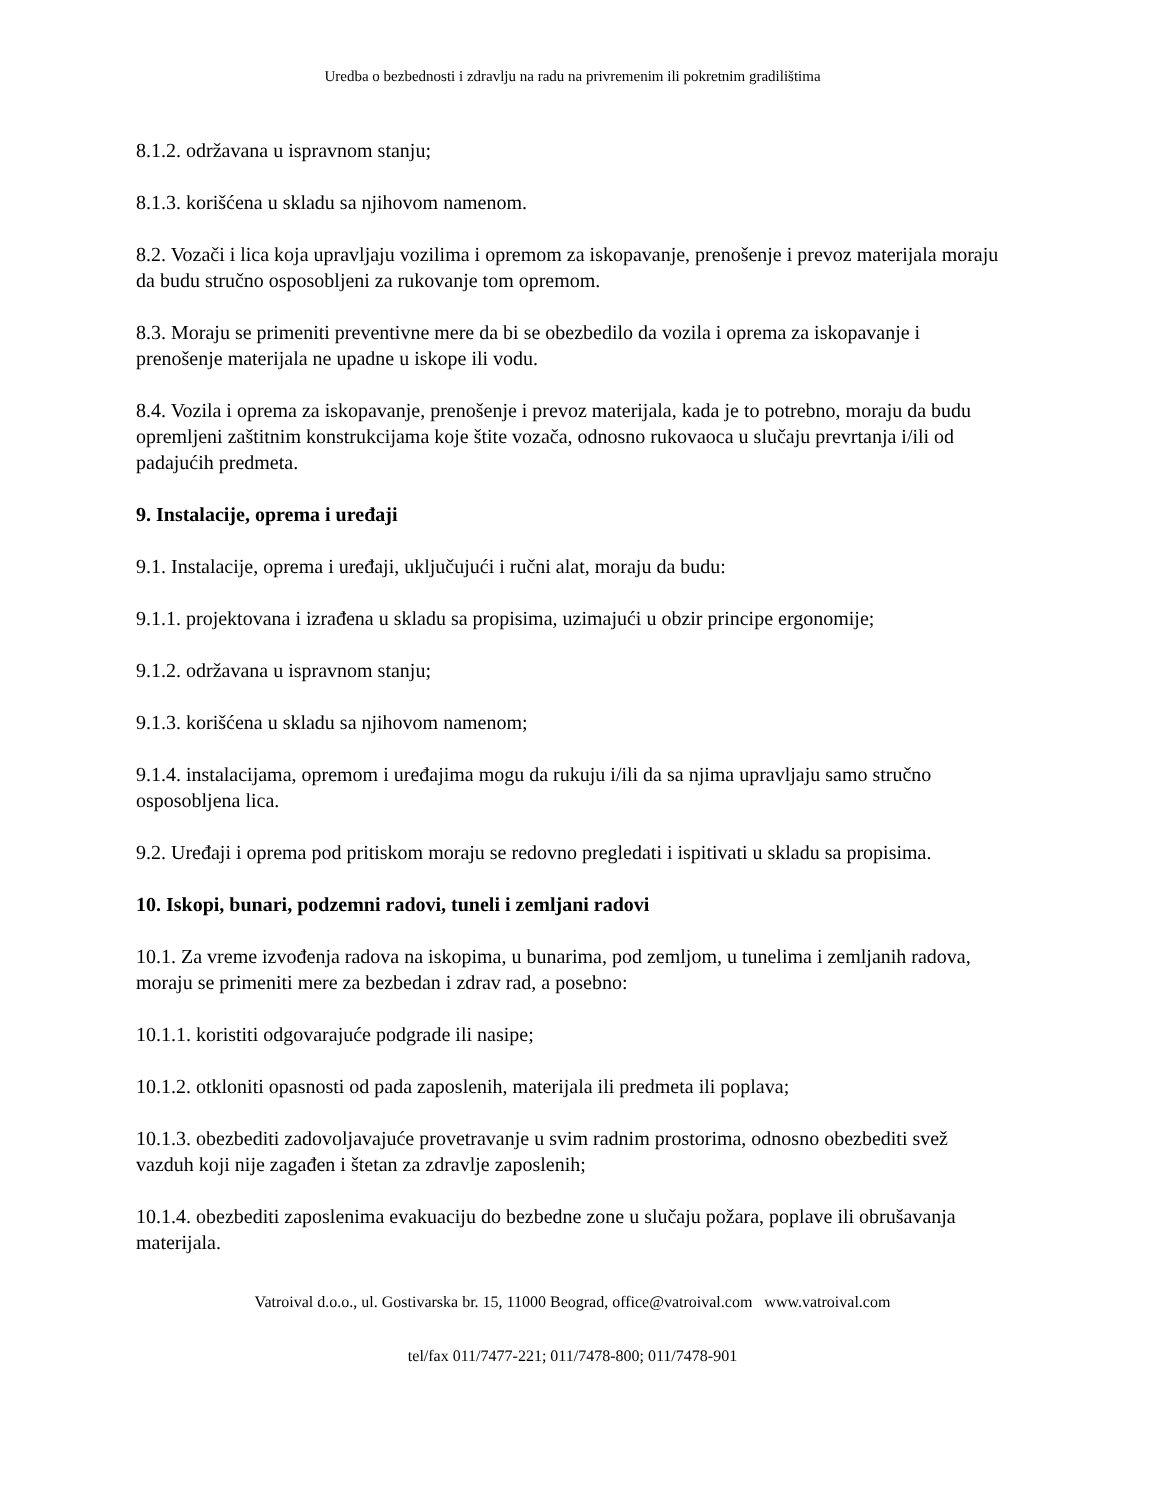Uredba o bezbednosti i zdravlju na radu na privremenim ili pokretnim gradilištima
8.1.2. održavana u ispravnom stanju;
8.1.3. korišćena u skladu sa njihovom namenom.
8.2. Vozači i lica koja upravljaju vozilima i opremom za iskopavanje, prenošenje i prevoz materijala moraju da budu stručno osposobljeni za rukovanje tom opremom.
8.3. Moraju se primeniti preventivne mere da bi se obezbedilo da vozila i oprema za iskopavanje i prenošenje materijala ne upadne u iskope ili vodu.
8.4. Vozila i oprema za iskopavanje, prenošenje i prevoz materijala, kada je to potrebno, moraju da budu opremljeni zaštitnim konstrukcijama koje štite vozača, odnosno rukovaoca u slučaju prevrtanja i/ili od padajućih predmeta.
9. Instalacije, oprema i uređaji
9.1. Instalacije, oprema i uređaji, uključujući i ručni alat, moraju da budu:
9.1.1. projektovana i izrađena u skladu sa propisima, uzimajući u obzir principe ergonomije;
9.1.2. održavana u ispravnom stanju;
9.1.3. korišćena u skladu sa njihovom namenom;
9.1.4. instalacijama, opremom i uređajima mogu da rukuju i/ili da sa njima upravljaju samo stručno osposobljena lica.
9.2. Uređaji i oprema pod pritiskom moraju se redovno pregledati i ispitivati u skladu sa propisima.
10. Iskopi, bunari, podzemni radovi, tuneli i zemljani radovi
10.1. Za vreme izvođenja radova na iskopima, u bunarima, pod zemljom, u tunelima i zemljanih radova, moraju se primeniti mere za bezbedan i zdrav rad, a posebno:
10.1.1. koristiti odgovarajuće podgrade ili nasipe;
10.1.2. otkloniti opasnosti od pada zaposlenih, materijala ili predmeta ili poplava;
10.1.3. obezbediti zadovoljavajuće provetravanje u svim radnim prostorima, odnosno obezbediti svež vazduh koji nije zagađen i štetan za zdravlje zaposlenih;
10.1.4. obezbediti zaposlenima evakuaciju do bezbedne zone u slučaju požara, poplave ili obrušavanja materijala.
Vatroival d.o.o., ul. Gostivarska br. 15, 11000 Beograd, office@vatroival.com www.vatroival.com
tel/fax 011/7477-221; 011/7478-800; 011/7478-901